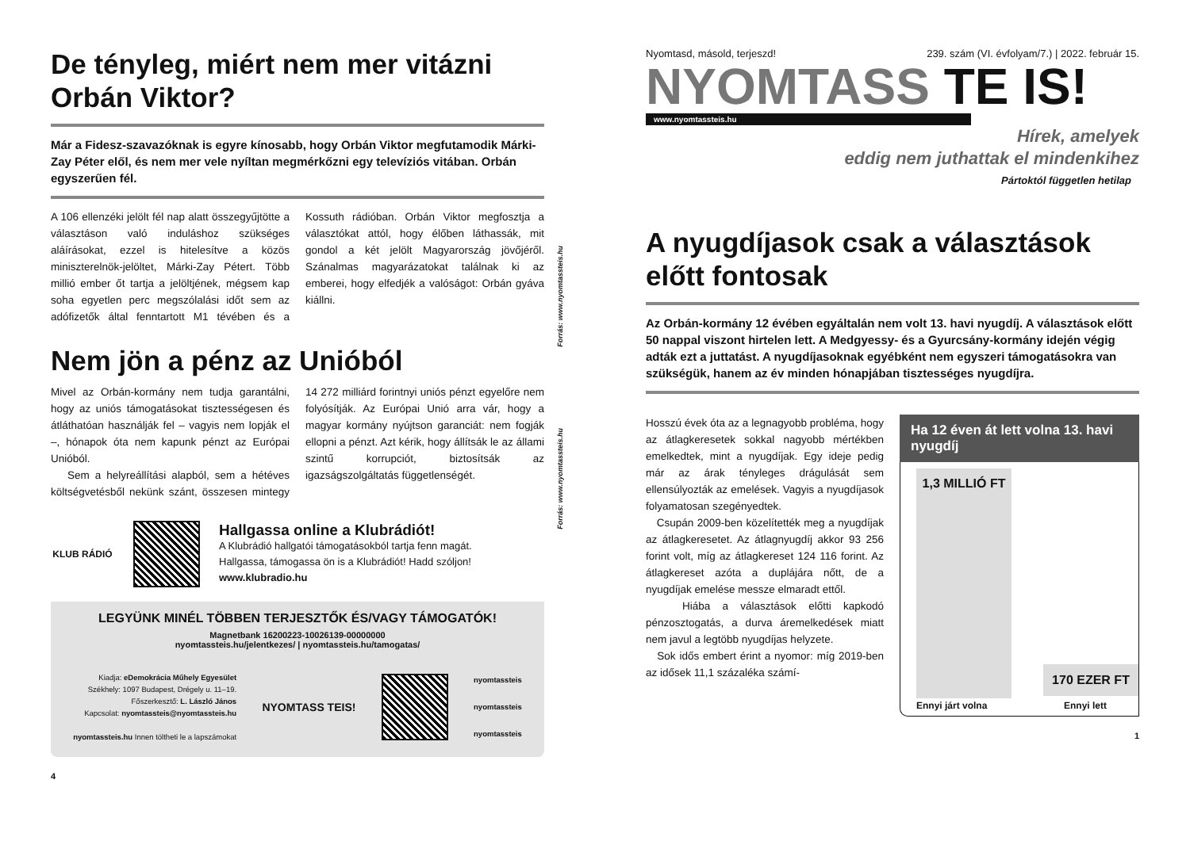De tényleg, miért nem mer vitázni Orbán Viktor?
Már a Fidesz-szavazóknak is egyre kínosabb, hogy Orbán Viktor megfutamodik Márki-Zay Péter elől, és nem mer vele nyíltan megmérkőzni egy televíziós vitában. Orbán egyszerűen fél.
Forrás: www.nyomtassteis.hu
A 106 ellenzéki jelölt fél nap alatt összegyűjtötte a választáson való induláshoz szükséges aláírásokat, ezzel is hitelesítve a közös miniszterelnök-jelöltet, Márki-Zay Pétert. Több millió ember őt tartja a jelöltjének, mégsem kap soha egyetlen perc megszólalási időt sem az adófizetők által fenntartott M1 tévében és a Kossuth rádióban. Orbán Viktor megfosztja a választókat attól, hogy élőben láthassák, mit gondol a két jelölt Magyarország jövőjéről. Szánalmas magyarázatokat találnak ki az emberei, hogy elfedjék a valóságot: Orbán gyáva kiállni.
Nem jön a pénz az Unióból
Forrás: www.nyomtassteis.hu
Mivel az Orbán-kormány nem tudja garantálni, hogy az uniós támogatásokat tisztességesen és átláthatóan használják fel – vagyis nem lopják el –, hónapok óta nem kapunk pénzt az Európai Unióból.
Sem a helyreállítási alapból, sem a hétéves költségvetésből nekünk szánt, összesen mintegy 14 272 milliárd forintnyi uniós pénzt egyelőre nem folyósítják. Az Európai Unió arra vár, hogy a magyar kormány nyújtson garanciát: nem fogják ellopni a pénzt. Azt kérik, hogy állítsák le az állami szintű korrupciót, biztosítsák az igazságszolgáltatás függetlenségét.
KLUB RÁDIÓ
Hallgassa online a Klubrádiót!
A Klubrádió hallgatói támogatásokból tartja fenn magát.
Hallgassa, támogassa ön is a Klubrádiót! Hadd szóljon!
www.klubradio.hu
LEGYÜNK MINÉL TÖBBEN TERJESZTŐK ÉS/VAGY TÁMOGATÓK!
Magnetbank 16200223-10026139-00000000
nyomtassteis.hu/jelentkezes/ | nyomtassteis.hu/tamogatas/
Kiadja: eDemokrácia Műhely Egyesület
Székhely: 1097 Budapest, Drégely u. 11–19.
Főszerkesztő: L. László János
Kapcsolat: nyomtassteis@nyomtassteis.hu
nyomtassteis.hu Innen töltheti le a lapszámokat
NYOMTASS TEIS!
nyomtassteis
nyomtassteis
nyomtassteis
4
Nyomtasd, másold, terjeszd! 239. szám (VI. évfolyam/7.) | 2022. február 15.
NYOMTASS TE IS!
www.nyomtassteis.hu
Hírek, amelyek
eddig nem juthattak el mindenkihez
Pártoktól független hetilap
A nyugdíjasok csak a választások előtt fontosak
Az Orbán-kormány 12 évében egyáltalán nem volt 13. havi nyugdíj. A választások előtt 50 nappal viszont hirtelen lett. A Medgyessy- és a Gyurcsány-kormány idején végig adták ezt a juttatást. A nyugdíjasoknak egyébként nem egyszeri támogatásokra van szükségük, hanem az év minden hónapjában tisztességes nyugdíjra.
Hosszú évek óta az a legnagyobb probléma, hogy az átlagkeresetek sokkal nagyobb mértékben emelkedtek, mint a nyugdíjak. Egy ideje pedig már az árak tényleges drágulását sem ellensúlyozták az emelések. Vagyis a nyugdíjasok folyamatosan szegényedtek.
Csupán 2009-ben közelítették meg a nyugdíjak az átlagkeresetet. Az átlagnyugdíj akkor 93 256 forint volt, míg az átlagkereset 124 116 forint. Az átlagkereset azóta a duplájára nőtt, de a nyugdíjak emelése messze elmaradt ettől.
Hiába a választások előtti kapkodó pénzosztogatás, a durva áremelkedések miatt nem javul a legtöbb nyugdíjas helyzete.
Sok idős embert érint a nyomor: míg 2019-ben az idősek 11,1 százaléka számí-
Ha 12 éven át lett volna 13. havi nyugdíj
1,3 MILLIÓ FT
170 EZER FT
Ennyi járt volna Ennyi lett
1